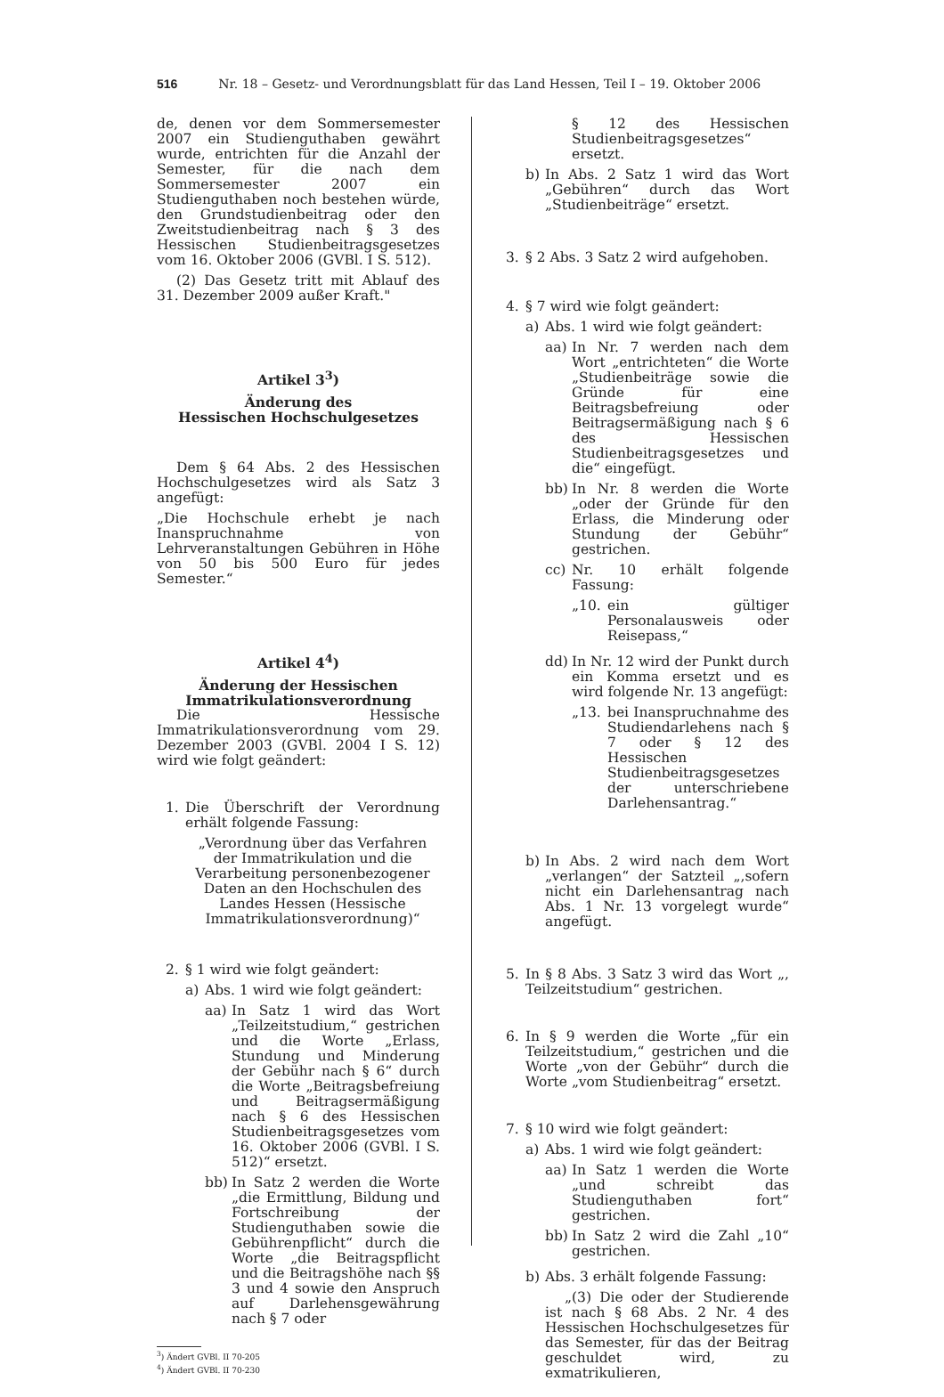516 Nr. 18 – Gesetz- und Verordnungsblatt für das Land Hessen, Teil I – 19. Oktober 2006
de, denen vor dem Sommersemester 2007 ein Studienguthaben gewährt wurde, entrichten für die Anzahl der Semester, für die nach dem Sommersemester 2007 ein Studienguthaben noch bestehen würde, den Grundstudienbeitrag oder den Zweitstudienbeitrag nach § 3 des Hessischen Studienbeitragsgesetzes vom 16. Oktober 2006 (GVBl. I S. 512).
(2) Das Gesetz tritt mit Ablauf des 31. Dezember 2009 außer Kraft."
Artikel 3<sup>3</sup>)
Änderung des
Hessischen Hochschulgesetzes
Dem § 64 Abs. 2 des Hessischen Hochschulgesetzes wird als Satz 3 angefügt:
„Die Hochschule erhebt je nach Inanspruchnahme von Lehrveranstaltungen Gebühren in Höhe von 50 bis 500 Euro für jedes Semester.“
Artikel 4<sup>4</sup>)
Änderung der Hessischen
Immatrikulationsverordnung
Die Hessische Immatrikulationsverordnung vom 29. Dezember 2003 (GVBl. 2004 I S. 12) wird wie folgt geändert:
1. Die Überschrift der Verordnung erhält folgende Fassung:
„Verordnung über das Verfahren der Immatrikulation und die Verarbeitung personenbezogener Daten an den Hochschulen des Landes Hessen (Hessische Immatrikulationsverordnung)“
2. § 1 wird wie folgt geändert:
a) Abs. 1 wird wie folgt geändert:
aa) In Satz 1 wird das Wort „Teilzeitstudium,“ gestrichen und die Worte „Erlass, Stundung und Minderung der Gebühr nach § 6“ durch die Worte „Beitragsbefreiung und Beitragsermäßigung nach § 6 des Hessischen Studienbeitragsgesetzes vom 16. Oktober 2006 (GVBl. I S. 512)“ ersetzt.
bb) In Satz 2 werden die Worte „die Ermittlung, Bildung und Fortschreibung der Studienguthaben sowie die Gebührenpflicht“ durch die Worte „die Beitragspflicht und die Beitragshöhe nach §§ 3 und 4 sowie den Anspruch auf Darlehensgewährung nach § 7 oder
<sup>3</sup>) Ändert GVBl. II 70-205
<sup>4</sup>) Ändert GVBl. II 70-230
§ 12 des Hessischen Studienbeitragsgesetzes“ ersetzt.
b) In Abs. 2 Satz 1 wird das Wort „Gebühren“ durch das Wort „Studienbeiträge“ ersetzt.
3. § 2 Abs. 3 Satz 2 wird aufgehoben.
4. § 7 wird wie folgt geändert:
a) Abs. 1 wird wie folgt geändert:
aa) In Nr. 7 werden nach dem Wort „entrichteten“ die Worte „Studienbeiträge sowie die Gründe für eine Beitragsbefreiung oder Beitragsermäßigung nach § 6 des Hessischen Studienbeitragsgesetzes und die“ eingefügt.
bb) In Nr. 8 werden die Worte „oder der Gründe für den Erlass, die Minderung oder Stundung der Gebühr“ gestrichen.
cc) Nr. 10 erhält folgende Fassung:
„10. ein gültiger Personalausweis oder Reisepass,“
dd) In Nr. 12 wird der Punkt durch ein Komma ersetzt und es wird folgende Nr. 13 angefügt:
„13. bei Inanspruchnahme des Studiendarlehens nach § 7 oder § 12 des Hessischen Studienbeitragsgesetzes der unterschriebene Darlehensantrag.“
b) In Abs. 2 wird nach dem Wort „verlangen“ der Satzteil „,sofern nicht ein Darlehensantrag nach Abs. 1 Nr. 13 vorgelegt wurde“ angefügt.
5. In § 8 Abs. 3 Satz 3 wird das Wort „, Teilzeitstudium“ gestrichen.
6. In § 9 werden die Worte „für ein Teilzeitstudium,“ gestrichen und die Worte „von der Gebühr“ durch die Worte „vom Studienbeitrag“ ersetzt.
7. § 10 wird wie folgt geändert:
a) Abs. 1 wird wie folgt geändert:
aa) In Satz 1 werden die Worte „und schreibt das Studienguthaben fort“ gestrichen.
bb) In Satz 2 wird die Zahl „10“ gestrichen.
b) Abs. 3 erhält folgende Fassung:
„(3) Die oder der Studierende ist nach § 68 Abs. 2 Nr. 4 des Hessischen Hochschulgesetzes für das Semester, für das der Beitrag geschuldet wird, zu exmatrikulieren,